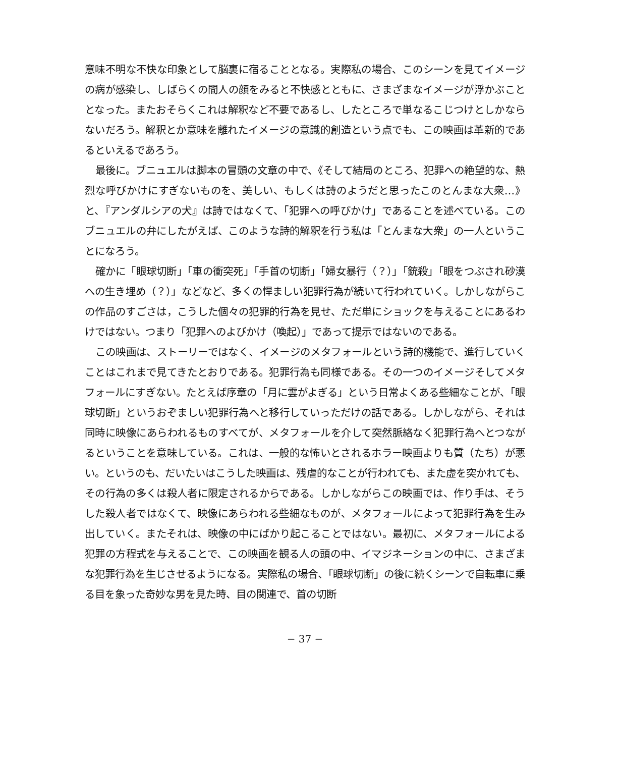意味不明な不快な印象として脳裏に宿ることとなる。実際私の場合、このシーンを見てイメージの病が感染し、しばらくの間人の顔をみると不快感とともに、さまざまなイメージが浮かぶこととなった。またおそらくこれは解釈など不要であるし、したところで単なるこじつけとしかならないだろう。解釈とか意味を離れたイメージの意識的創造という点でも、この映画は革新的であるといえるであろう。
最後に。ブニュエルは脚本の冒頭の文章の中で、《そして結局のところ、犯罪への絶望的な、熱烈な呼びかけにすぎないものを、美しい、もしくは詩のようだと思ったこのとんまな大衆…》と、『アンダルシアの犬』は詩ではなくて、「犯罪への呼びかけ」であることを述べている。このブニュエルの弁にしたがえば、このような詩的解釈を行う私は「とんまな大衆」の一人ということになろう。
確かに「眼球切断」「車の衝突死」「手首の切断」「婦女暴行（？）」「銃殺」「眼をつぶされ砂漠への生き埋め（？）」などなど、多くの悍ましい犯罪行為が続いて行われていく。しかしながらこの作品のすごさは，こうした個々の犯罪的行為を見せ、ただ単にショックを与えることにあるわけではない。つまり「犯罪へのよびかけ（喚起）」であって提示ではないのである。
この映画は、ストーリーではなく、イメージのメタフォールという詩的機能で、進行していくことはこれまで見てきたとおりである。犯罪行為も同様である。その一つのイメージそしてメタフォールにすぎない。たとえば序章の「月に雲がよぎる」という日常よくある些細なことが、「眼球切断」というおぞましい犯罪行為へと移行していっただけの話である。しかしながら、それは同時に映像にあらわれるものすべてが、メタフォールを介して突然脈絡なく犯罪行為へとつながるということを意味している。これは、一般的な怖いとされるホラー映画よりも質（たち）が悪い。というのも、だいたいはこうした映画は、残虐的なことが行われても、また虚を突かれても、その行為の多くは殺人者に限定されるからである。しかしながらこの映画では、作り手は、そうした殺人者ではなくて、映像にあらわれる些細なものが、メタフォールによって犯罪行為を生み出していく。またそれは、映像の中にばかり起こることではない。最初に、メタフォールによる犯罪の方程式を与えることで、この映画を観る人の頭の中、イマジネーションの中に、さまざまな犯罪行為を生じさせるようになる。実際私の場合、「眼球切断」の後に続くシーンで自転車に乗る目を象った奇妙な男を見た時、目の関連で、首の切断
− 37 −